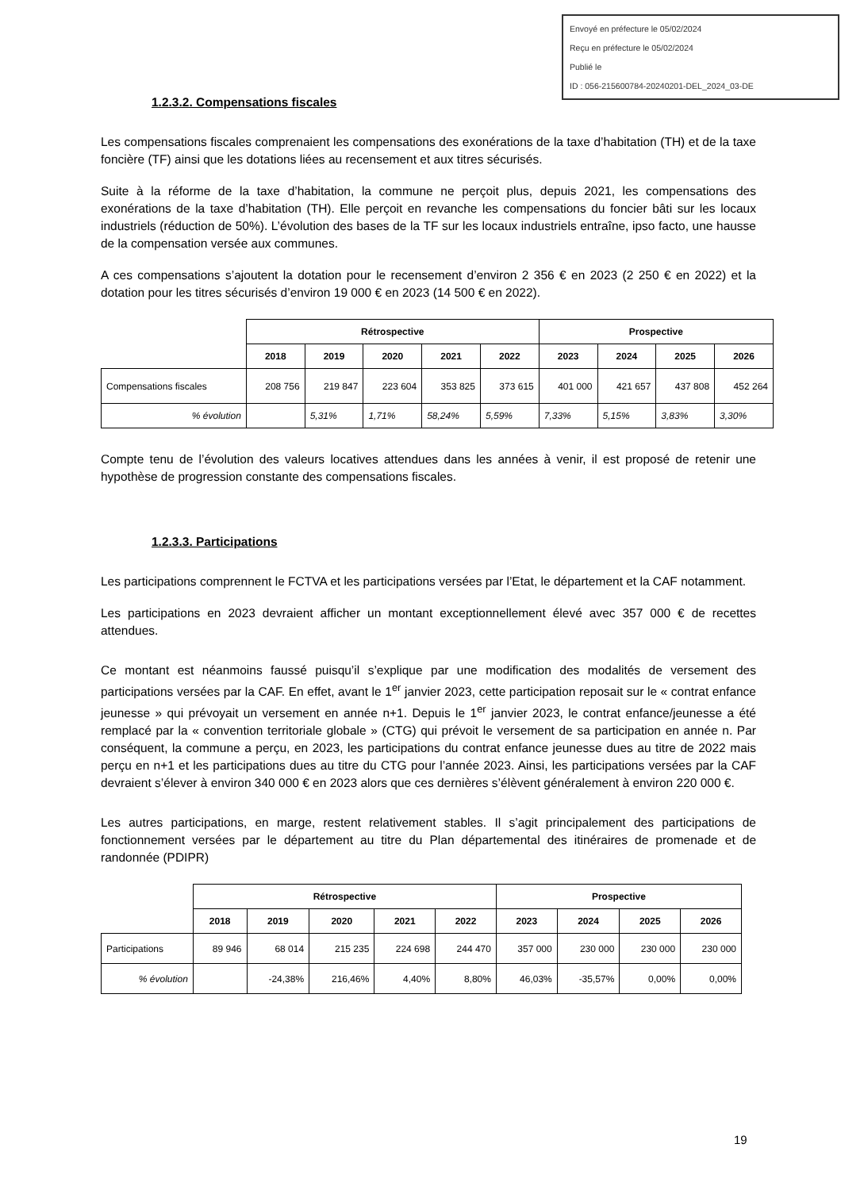Envoyé en préfecture le 05/02/2024
Reçu en préfecture le 05/02/2024
Publié le
ID : 056-215600784-20240201-DEL_2024_03-DE
1.2.3.2. Compensations fiscales
Les compensations fiscales comprenaient les compensations des exonérations de la taxe d’habitation (TH) et de la taxe foncière (TF) ainsi que les dotations liées au recensement et aux titres sécurisés.
Suite à la réforme de la taxe d’habitation, la commune ne perçoit plus, depuis 2021, les compensations des exonérations de la taxe d’habitation (TH). Elle perçoit en revanche les compensations du foncier bâti sur les locaux industriels (réduction de 50%). L’évolution des bases de la TF sur les locaux industriels entraîne, ipso facto, une hausse de la compensation versée aux communes.
A ces compensations s’ajoutent la dotation pour le recensement d’environ 2 356 € en 2023 (2 250 € en 2022) et la dotation pour les titres sécurisés d’environ 19 000 € en 2023 (14 500 € en 2022).
| | Rétrospective | | | | | Prospective | | | |
| | 2018 | 2019 | 2020 | 2021 | 2022 | 2023 | 2024 | 2025 | 2026 |
| Compensations fiscales | 208 756 | 219 847 | 223 604 | 353 825 | 373 615 | 401 000 | 421 657 | 437 808 | 452 264 |
| % évolution | | 5,31% | 1,71% | 58,24% | 5,59% | 7,33% | 5,15% | 3,83% | 3,30% |
Compte tenu de l’évolution des valeurs locatives attendues dans les années à venir, il est proposé de retenir une hypothèse de progression constante des compensations fiscales.
1.2.3.3. Participations
Les participations comprennent le FCTVA et les participations versées par l’Etat, le département et la CAF notamment.
Les participations en 2023 devraient afficher un montant exceptionnellement élevé avec 357 000 € de recettes attendues.
Ce montant est néanmoins faussé puisqu’il s’explique par une modification des modalités de versement des participations versées par la CAF. En effet, avant le 1<sup>er</sup> janvier 2023, cette participation reposait sur le « contrat enfance jeunesse » qui prévoyait un versement en année n+1. Depuis le 1<sup>er</sup> janvier 2023, le contrat enfance/jeunesse a été remplacé par la « convention territoriale globale » (CTG) qui prévoit le versement de sa participation en année n. Par conséquent, la commune a perçu, en 2023, les participations du contrat enfance jeunesse dues au titre de 2022 mais perçu en n+1 et les participations dues au titre du CTG pour l’année 2023. Ainsi, les participations versées par la CAF devraient s’élever à environ 340 000 € en 2023 alors que ces dernières s’élèvent généralement à environ 220 000 €.
Les autres participations, en marge, restent relativement stables. Il s’agit principalement des participations de fonctionnement versées par le département au titre du Plan départemental des itinéraires de promenade et de randonnée (PDIPR)
| | Rétrospective | | | | | Prospective | | | |
| | 2018 | 2019 | 2020 | 2021 | 2022 | 2023 | 2024 | 2025 | 2026 |
| Participations | 89 946 | 68 014 | 215 235 | 224 698 | 244 470 | 357 000 | 230 000 | 230 000 | 230 000 |
| % évolution | | -24,38% | 216,46% | 4,40% | 8,80% | 46,03% | -35,57% | 0,00% | 0,00% |
19